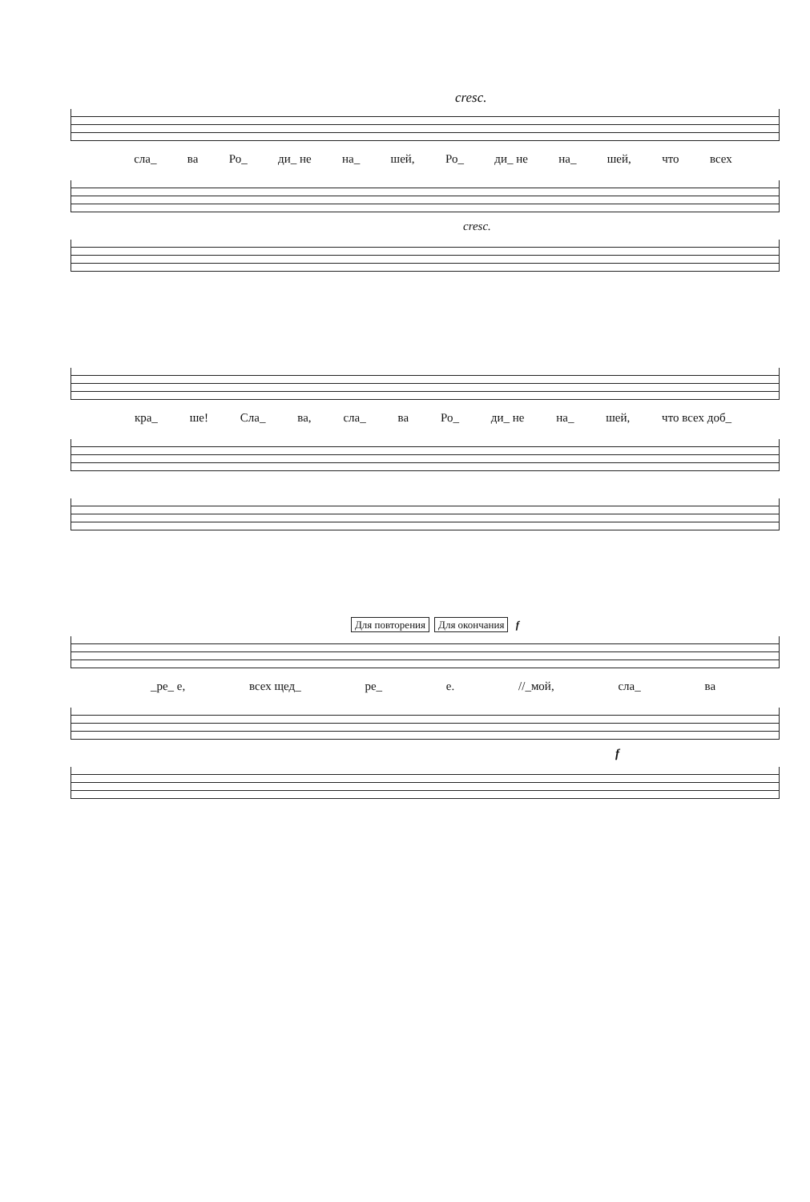cresc.
сла_ ва Ро_ ди_ не на_ шей, Ро_ ди_ не на_ шей, что всех
cresc.
кра_ ше! Сла_ ва, сла_ ва Ро_ ди_ не на_ шей, что всех доб_
Для повторения Для окончания f
_ре_ е, всех щед_ ре_ е. //_мой, сла_ ва
f